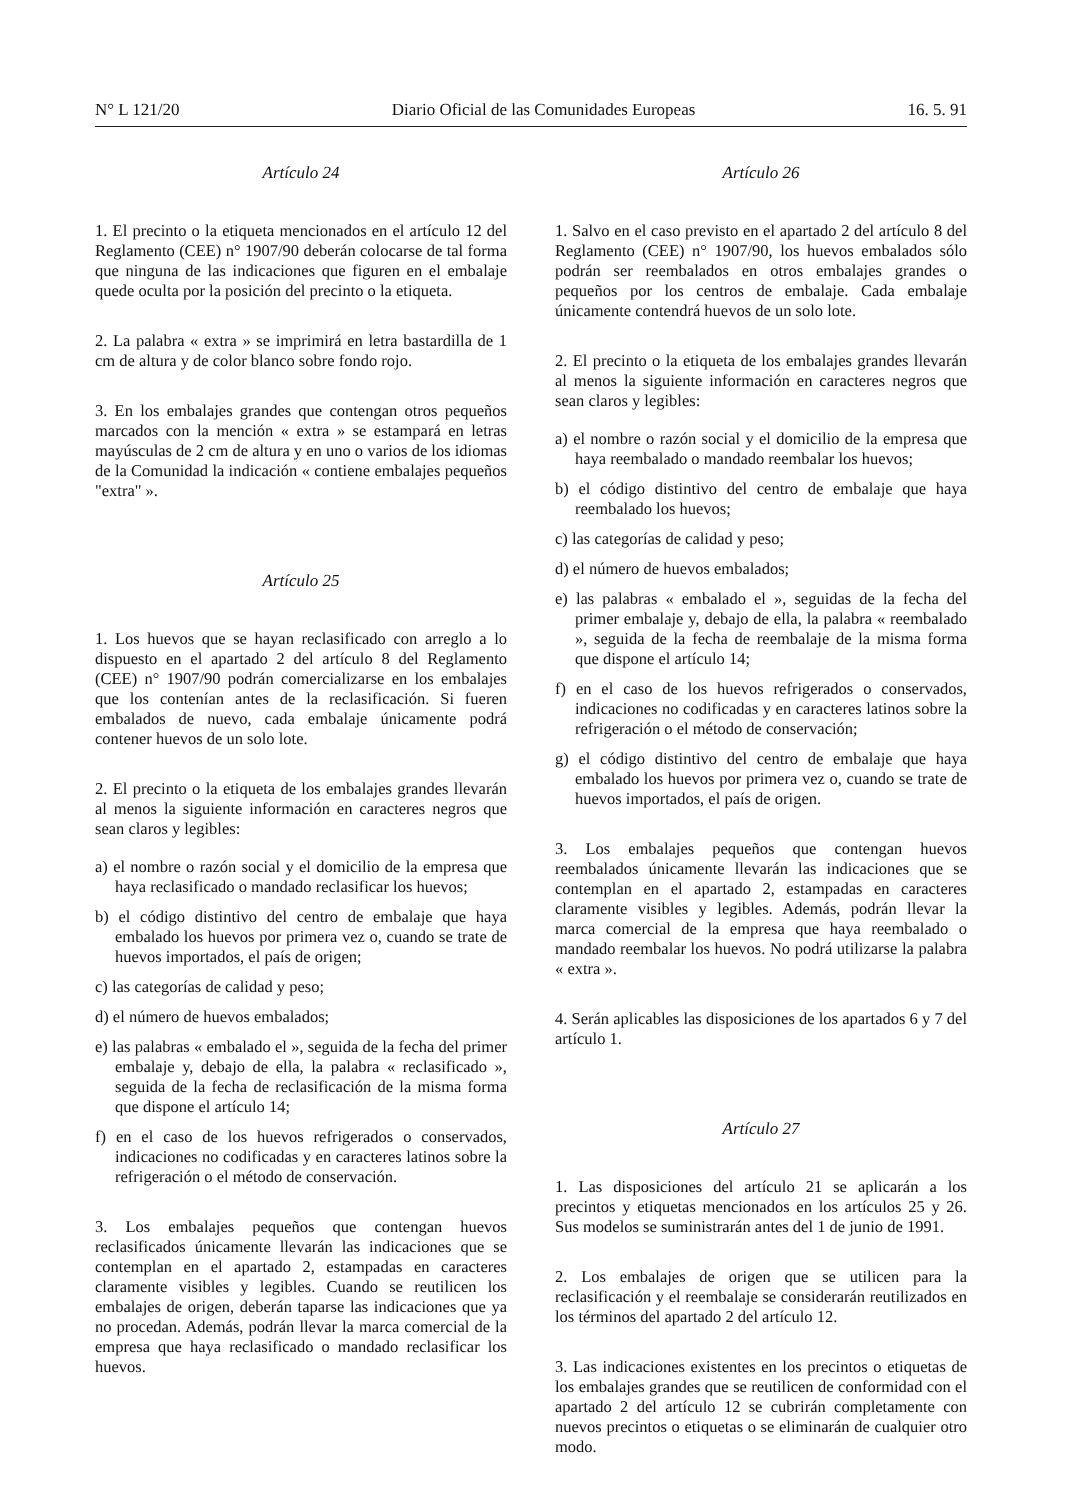N° L 121/20 Diario Oficial de las Comunidades Europeas 16. 5. 91
Artículo 24
1. El precinto o la etiqueta mencionados en el artículo 12 del Reglamento (CEE) n° 1907/90 deberán colocarse de tal forma que ninguna de las indicaciones que figuren en el embalaje quede oculta por la posición del precinto o la etiqueta.
2. La palabra « extra » se imprimirá en letra bastardilla de 1 cm de altura y de color blanco sobre fondo rojo.
3. En los embalajes grandes que contengan otros pequeños marcados con la mención « extra » se estampará en letras mayúsculas de 2 cm de altura y en uno o varios de los idiomas de la Comunidad la indicación « contiene embalajes pequeños "extra" ».
Artículo 25
1. Los huevos que se hayan reclasificado con arreglo a lo dispuesto en el apartado 2 del artículo 8 del Reglamento (CEE) n° 1907/90 podrán comercializarse en los embalajes que los contenían antes de la reclasificación. Si fueren embalados de nuevo, cada embalaje únicamente podrá contener huevos de un solo lote.
2. El precinto o la etiqueta de los embalajes grandes llevarán al menos la siguiente información en caracteres negros que sean claros y legibles:
a) el nombre o razón social y el domicilio de la empresa que haya reclasificado o mandado reclasificar los huevos;
b) el código distintivo del centro de embalaje que haya embalado los huevos por primera vez o, cuando se trate de huevos importados, el país de origen;
c) las categorías de calidad y peso;
d) el número de huevos embalados;
e) las palabras « embalado el », seguida de la fecha del primer embalaje y, debajo de ella, la palabra « reclasificado », seguida de la fecha de reclasificación de la misma forma que dispone el artículo 14;
f) en el caso de los huevos refrigerados o conservados, indicaciones no codificadas y en caracteres latinos sobre la refrigeración o el método de conservación.
3. Los embalajes pequeños que contengan huevos reclasificados únicamente llevarán las indicaciones que se contemplan en el apartado 2, estampadas en caracteres claramente visibles y legibles. Cuando se reutilicen los embalajes de origen, deberán taparse las indicaciones que ya no procedan. Además, podrán llevar la marca comercial de la empresa que haya reclasificado o mandado reclasificar los huevos.
Artículo 26
1. Salvo en el caso previsto en el apartado 2 del artículo 8 del Reglamento (CEE) n° 1907/90, los huevos embalados sólo podrán ser reembalados en otros embalajes grandes o pequeños por los centros de embalaje. Cada embalaje únicamente contendrá huevos de un solo lote.
2. El precinto o la etiqueta de los embalajes grandes llevarán al menos la siguiente información en caracteres negros que sean claros y legibles:
a) el nombre o razón social y el domicilio de la empresa que haya reembalado o mandado reembalar los huevos;
b) el código distintivo del centro de embalaje que haya reembalado los huevos;
c) las categorías de calidad y peso;
d) el número de huevos embalados;
e) las palabras « embalado el », seguidas de la fecha del primer embalaje y, debajo de ella, la palabra « reembalado », seguida de la fecha de reembalaje de la misma forma que dispone el artículo 14;
f) en el caso de los huevos refrigerados o conservados, indicaciones no codificadas y en caracteres latinos sobre la refrigeración o el método de conservación;
g) el código distintivo del centro de embalaje que haya embalado los huevos por primera vez o, cuando se trate de huevos importados, el país de origen.
3. Los embalajes pequeños que contengan huevos reembalados únicamente llevarán las indicaciones que se contemplan en el apartado 2, estampadas en caracteres claramente visibles y legibles. Además, podrán llevar la marca comercial de la empresa que haya reembalado o mandado reembalar los huevos. No podrá utilizarse la palabra « extra ».
4. Serán aplicables las disposiciones de los apartados 6 y 7 del artículo 1.
Artículo 27
1. Las disposiciones del artículo 21 se aplicarán a los precintos y etiquetas mencionados en los artículos 25 y 26. Sus modelos se suministrarán antes del 1 de junio de 1991.
2. Los embalajes de origen que se utilicen para la reclasificación y el reembalaje se considerarán reutilizados en los términos del apartado 2 del artículo 12.
3. Las indicaciones existentes en los precintos o etiquetas de los embalajes grandes que se reutilicen de conformidad con el apartado 2 del artículo 12 se cubrirán completamente con nuevos precintos o etiquetas o se eliminarán de cualquier otro modo.